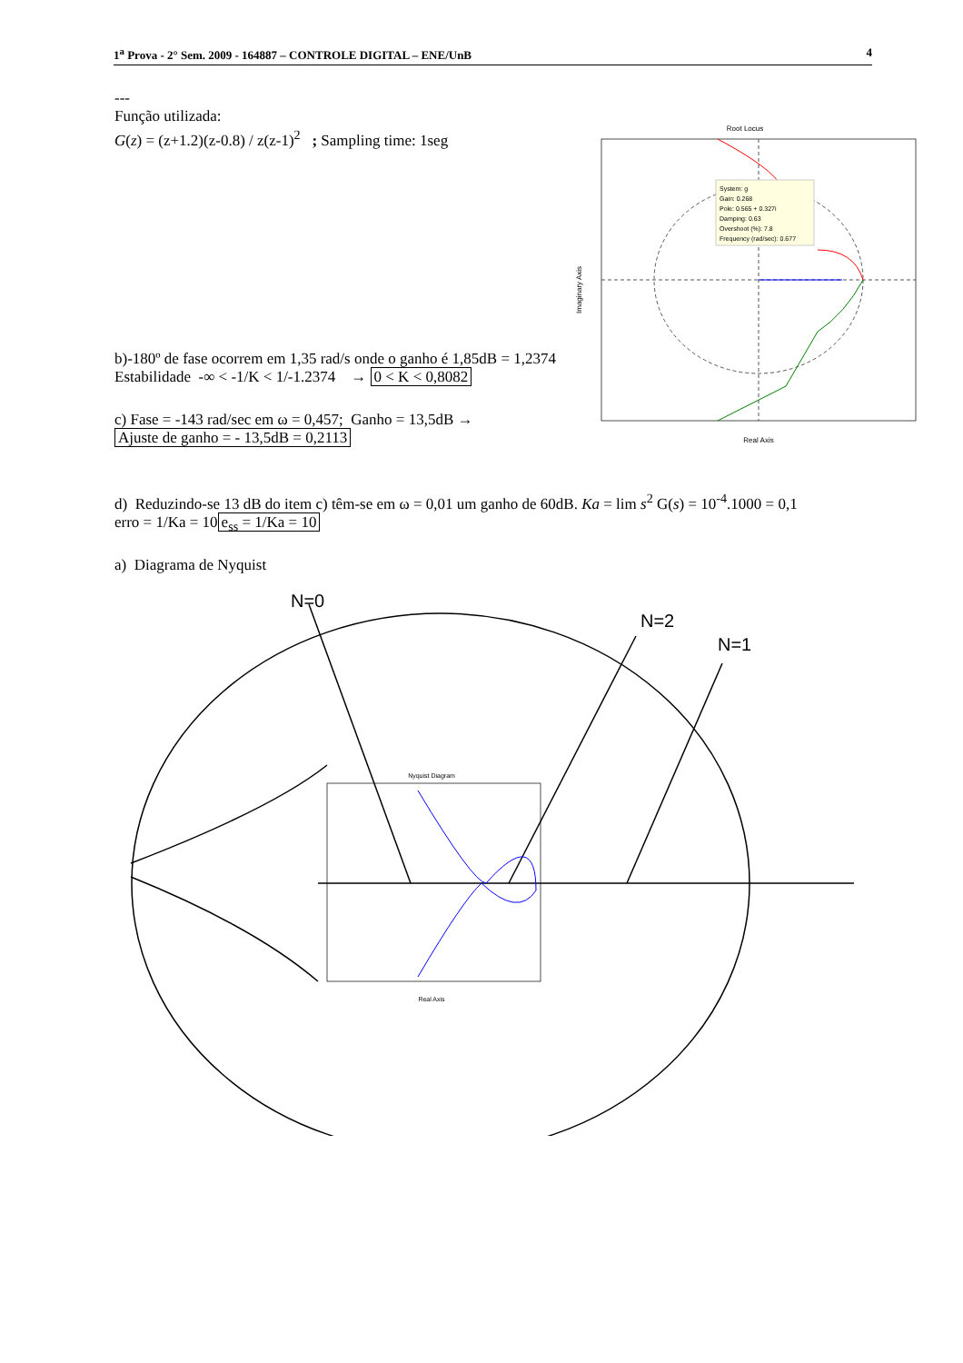1<sup>a</sup> Prova - 2° Sem. 2009 - 164887 – CONTROLE DIGITAL – ENE/UnB 4
---
Função utilizada:
G(z) = (z+1.2)(z-0.8) / z(z-1)<sup>2</sup> ; Sampling time: 1seg
Root Locus
System: g
Gain: 0.268
Pole: 0.565 + 0.327i
Damping: 0.63
Overshoot (%): 7.8
Frequency (rad/sec): 0.677
Real Axis
Imaginary Axis
b)-180º de fase ocorrem em 1,35 rad/s onde o ganho é 1,85dB = 1,2374
Estabilidade -∞ < -1/K < 1/-1.2374 → 0 < K < 0,8082
c) Fase = -143 rad/sec em ω = 0,457; Ganho = 13,5dB →
Ajuste de ganho = - 13,5dB = 0,2113
d) Reduzindo-se 13 dB do item c) têm-se em ω = 0,01 um ganho de 60dB. Ka = lim s<sup>2</sup> G(s) = 10<sup>-4</sup>.1000 = 0,1
erro = 1/Ka = 10 e<sub>ss</sub> = 1/Ka = 10
a) Diagrama de Nyquist
N=0
N=2
N=1
Nyquist Diagram
Real Axis